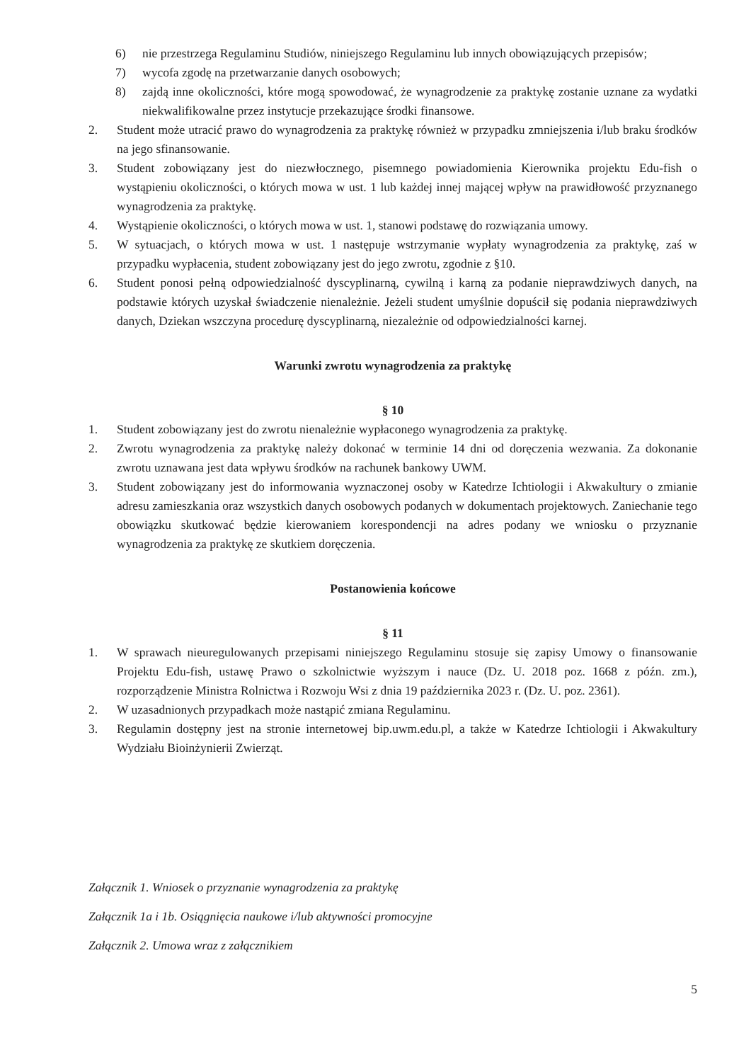6) nie przestrzega Regulaminu Studiów, niniejszego Regulaminu lub innych obowiązujących przepisów;
7) wycofa zgodę na przetwarzanie danych osobowych;
8) zajdą inne okoliczności, które mogą spowodować, że wynagrodzenie za praktykę zostanie uznane za wydatki niekwalifikowalne przez instytucje przekazujące środki finansowe.
2. Student może utracić prawo do wynagrodzenia za praktykę również w przypadku zmniejszenia i/lub braku środków na jego sfinansowanie.
3. Student zobowiązany jest do niezwłocznego, pisemnego powiadomienia Kierownika projektu Edu-fish o wystąpieniu okoliczności, o których mowa w ust. 1 lub każdej innej mającej wpływ na prawidłowość przyznanego wynagrodzenia za praktykę.
4. Wystąpienie okoliczności, o których mowa w ust. 1, stanowi podstawę do rozwiązania umowy.
5. W sytuacjach, o których mowa w ust. 1 następuje wstrzymanie wypłaty wynagrodzenia za praktykę, zaś w przypadku wypłacenia, student zobowiązany jest do jego zwrotu, zgodnie z §10.
6. Student ponosi pełną odpowiedzialność dyscyplinarną, cywilną i karną za podanie nieprawdziwych danych, na podstawie których uzyskał świadczenie nienależnie. Jeżeli student umyślnie dopuścił się podania nieprawdziwych danych, Dziekan wszczyna procedurę dyscyplinarną, niezależnie od odpowiedzialności karnej.
Warunki zwrotu wynagrodzenia za praktykę
§ 10
1. Student zobowiązany jest do zwrotu nienależnie wypłaconego wynagrodzenia za praktykę.
2. Zwrotu wynagrodzenia za praktykę należy dokonać w terminie 14 dni od doręczenia wezwania. Za dokonanie zwrotu uznawana jest data wpływu środków na rachunek bankowy UWM.
3. Student zobowiązany jest do informowania wyznaczonej osoby w Katedrze Ichtiologii i Akwakultury o zmianie adresu zamieszkania oraz wszystkich danych osobowych podanych w dokumentach projektowych. Zaniechanie tego obowiązku skutkować będzie kierowaniem korespondencji na adres podany we wniosku o przyznanie wynagrodzenia za praktykę ze skutkiem doręczenia.
Postanowienia końcowe
§ 11
1. W sprawach nieuregulowanych przepisami niniejszego Regulaminu stosuje się zapisy Umowy o finansowanie Projektu Edu-fish, ustawę Prawo o szkolnictwie wyższym i nauce (Dz. U. 2018 poz. 1668 z późn. zm.), rozporządzenie Ministra Rolnictwa i Rozwoju Wsi z dnia 19 października 2023 r. (Dz. U. poz. 2361).
2. W uzasadnionych przypadkach może nastąpić zmiana Regulaminu.
3. Regulamin dostępny jest na stronie internetowej bip.uwm.edu.pl, a także w Katedrze Ichtiologii i Akwakultury Wydziału Bioinżynierii Zwierząt.
Załącznik 1. Wniosek o przyznanie wynagrodzenia za praktykę
Załącznik 1a i 1b. Osiągnięcia naukowe i/lub aktywności promocyjne
Załącznik 2. Umowa wraz z załącznikiem
5